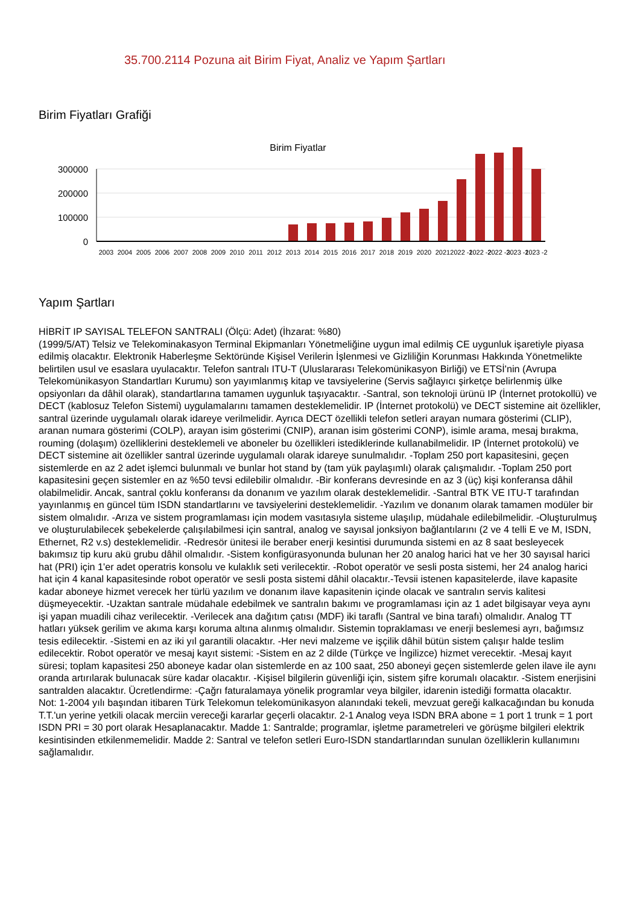35.700.2114 Pozuna ait Birim Fiyat, Analiz ve Yapım Şartları
Birim Fiyatları Grafiği
Birim Fiyatlar
300000
200000
100000
0
2003
2004
2005
2006
2007
2008
2009
2010
2011
2012
2013
2014
2015
2016
2017
2018
2019
2020
2021
2022 -1
2022 -2
2022 -3
2023 -1
2023 -2
Yapım Şartları
HİBRİT IP SAYISAL TELEFON SANTRALI (Ölçü: Adet) (İhzarat: %80)
(1999/5/AT) Telsiz ve Telekominakasyon Terminal Ekipmanları Yönetmeliğine uygun imal edilmiş CE uygunluk işaretiyle piyasa edilmiş olacaktır. Elektronik Haberleşme Sektöründe Kişisel Verilerin İşlenmesi ve Gizliliğin Korunması Hakkında Yönetmelikte belirtilen usul ve esaslara uyulacaktır. Telefon santralı ITU-T (Uluslararası Telekomünikasyon Birliği) ve ETSİ'nin (Avrupa Telekomünikasyon Standartları Kurumu) son yayımlanmış kitap ve tavsiyelerine (Servis sağlayıcı şirketçe belirlenmiş ülke opsiyonları da dâhil olarak), standartlarına tamamen uygunluk taşıyacaktır. -Santral, son teknoloji ürünü IP (İnternet protokollü) ve DECT (kablosuz Telefon Sistemi) uygulamalarını tamamen desteklemelidir. IP (İnternet protokolü) ve DECT sistemine ait özellikler, santral üzerinde uygulamalı olarak idareye verilmelidir. Ayrıca DECT özellikli telefon setleri arayan numara gösterimi (CLIP), aranan numara gösterimi (COLP), arayan isim gösterimi (CNIP), aranan isim gösterimi CONP), isimle arama, mesaj bırakma, rouming (dolaşım) özelliklerini desteklemeli ve aboneler bu özellikleri istediklerinde kullanabilmelidir. IP (İnternet protokolü) ve DECT sistemine ait özellikler santral üzerinde uygulamalı olarak idareye sunulmalıdır. -Toplam 250 port kapasitesini, geçen sistemlerde en az 2 adet işlemci bulunmalı ve bunlar hot stand by (tam yük paylaşımlı) olarak çalışmalıdır. -Toplam 250 port kapasitesini geçen sistemler en az %50 tevsi edilebilir olmalıdır. -Bir konferans devresinde en az 3 (üç) kişi konferansa dâhil olabilmelidir. Ancak, santral çoklu konferansı da donanım ve yazılım olarak desteklemelidir. -Santral BTK VE ITU-T tarafından yayınlanmış en güncel tüm ISDN standartlarını ve tavsiyelerini desteklemelidir. -Yazılım ve donanım olarak tamamen modüler bir sistem olmalıdır. -Arıza ve sistem programlaması için modem vasıtasıyla sisteme ulaşılıp, müdahale edilebilmelidir. -Oluşturulmuş ve oluşturulabilecek şebekelerde çalışılabilmesi için santral, analog ve sayısal jonksiyon bağlantılarını (2 ve 4 telli E ve M, ISDN, Ethernet, R2 v.s) desteklemelidir. -Redresör ünitesi ile beraber enerji kesintisi durumunda sistemi en az 8 saat besleyecek bakımsız tip kuru akü grubu dâhil olmalıdır. -Sistem konfigürasyonunda bulunan her 20 analog harici hat ve her 30 sayısal harici hat (PRI) için 1'er adet operatris konsolu ve kulaklık seti verilecektir. -Robot operatör ve sesli posta sistemi, her 24 analog harici hat için 4 kanal kapasitesinde robot operatör ve sesli posta sistemi dâhil olacaktır.-Tevsii istenen kapasitelerde, ilave kapasite kadar aboneye hizmet verecek her türlü yazılım ve donanım ilave kapasitenin içinde olacak ve santralın servis kalitesi düşmeyecektir. -Uzaktan santrale müdahale edebilmek ve santralın bakımı ve programlaması için az 1 adet bilgisayar veya aynı işi yapan muadili cihaz verilecektir. -Verilecek ana dağıtım çatısı (MDF) iki taraflı (Santral ve bina tarafı) olmalıdır. Analog TT hatları yüksek gerilim ve akıma karşı koruma altına alınmış olmalıdır. Sistemin topraklaması ve enerji beslemesi ayrı, bağımsız tesis edilecektir. -Sistemi en az iki yıl garantili olacaktır. -Her nevi malzeme ve işçilik dâhil bütün sistem çalışır halde teslim edilecektir. Robot operatör ve mesaj kayıt sistemi: -Sistem en az 2 dilde (Türkçe ve İngilizce) hizmet verecektir. -Mesaj kayıt süresi; toplam kapasitesi 250 aboneye kadar olan sistemlerde en az 100 saat, 250 aboneyi geçen sistemlerde gelen ilave ile aynı oranda artırılarak bulunacak süre kadar olacaktır. -Kişisel bilgilerin güvenliği için, sistem şifre korumalı olacaktır. -Sistem enerjisini santralden alacaktır. Ücretlendirme: -Çağrı faturalamaya yönelik programlar veya bilgiler, idarenin istediği formatta olacaktır.
Not: 1-2004 yılı başından itibaren Türk Telekomun telekomünikasyon alanındaki tekeli, mevzuat gereği kalkacağından bu konuda T.T.'un yerine yetkili olacak merciin vereceği kararlar geçerli olacaktır. 2-1 Analog veya ISDN BRA abone = 1 port 1 trunk = 1 port ISDN PRI = 30 port olarak Hesaplanacaktır. Madde 1: Santralde; programlar, işletme parametreleri ve görüşme bilgileri elektrik kesintisinden etkilenmemelidir. Madde 2: Santral ve telefon setleri Euro-ISDN standartlarından sunulan özelliklerin kullanımını sağlamalıdır.